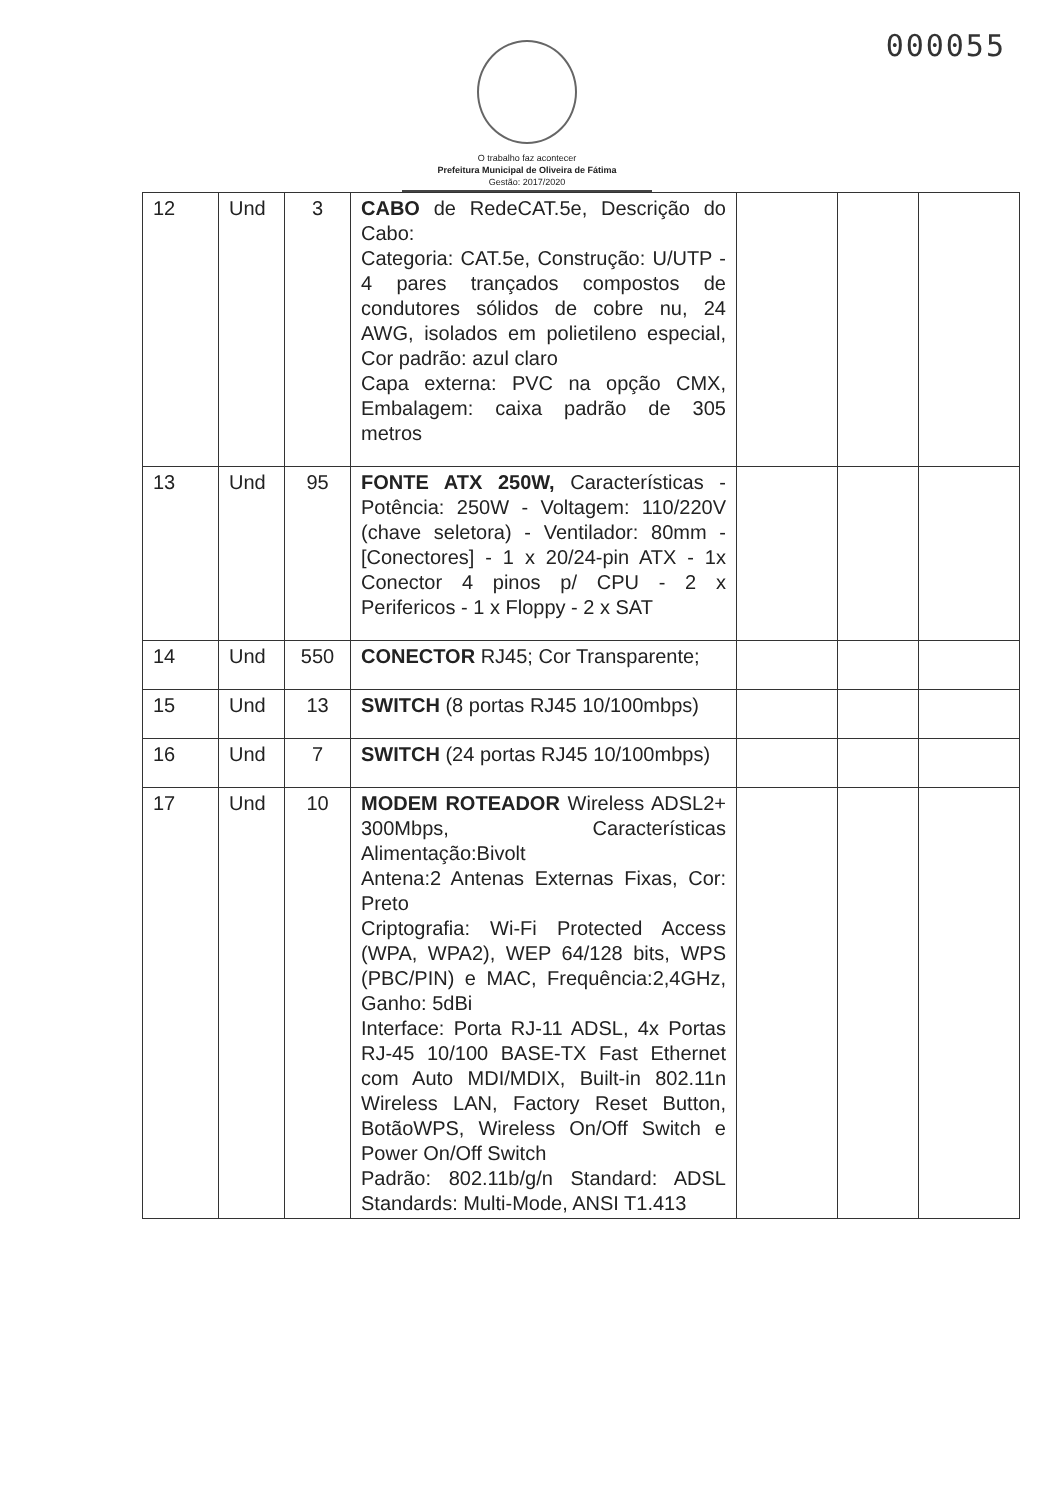000055
O trabalho faz acontecer
Prefeitura Municipal de Oliveira de Fátima
Gestão: 2017/2020
| 12 | Und | 3 | CABO de RedeCAT.5e, Descrição do Cabo: Categoria: CAT.5e, Construção: U/UTP - 4 pares trançados compostos de condutores sólidos de cobre nu, 24 AWG, isolados em polietileno especial, Cor padrão: azul claro Capa externa: PVC na opção CMX, Embalagem: caixa padrão de 305 metros | | | |
| 13 | Und | 95 | FONTE ATX 250W, Características - Potência: 250W - Voltagem: 110/220V (chave seletora) - Ventilador: 80mm - [Conectores] - 1 x 20/24-pin ATX - 1x Conector 4 pinos p/ CPU - 2 x Perifericos - 1 x Floppy - 2 x SAT | | | |
| 14 | Und | 550 | CONECTOR RJ45; Cor Transparente; | | | |
| 15 | Und | 13 | SWITCH (8 portas RJ45 10/100mbps) | | | |
| 16 | Und | 7 | SWITCH (24 portas RJ45 10/100mbps) | | | |
| 17 | Und | 10 | MODEM ROTEADOR Wireless ADSL2+ 300Mbps, Características Alimentação:Bivolt Antena:2 Antenas Externas Fixas, Cor: Preto Criptografia: Wi-Fi Protected Access (WPA, WPA2), WEP 64/128 bits, WPS (PBC/PIN) e MAC, Frequência:2,4GHz, Ganho: 5dBi Interface: Porta RJ-11 ADSL, 4x Portas RJ-45 10/100 BASE-TX Fast Ethernet com Auto MDI/MDIX, Built-in 802.11n Wireless LAN, Factory Reset Button, BotãoWPS, Wireless On/Off Switch e Power On/Off Switch Padrão: 802.11b/g/n Standard: ADSL Standards: Multi-Mode, ANSI T1.413 | | | |